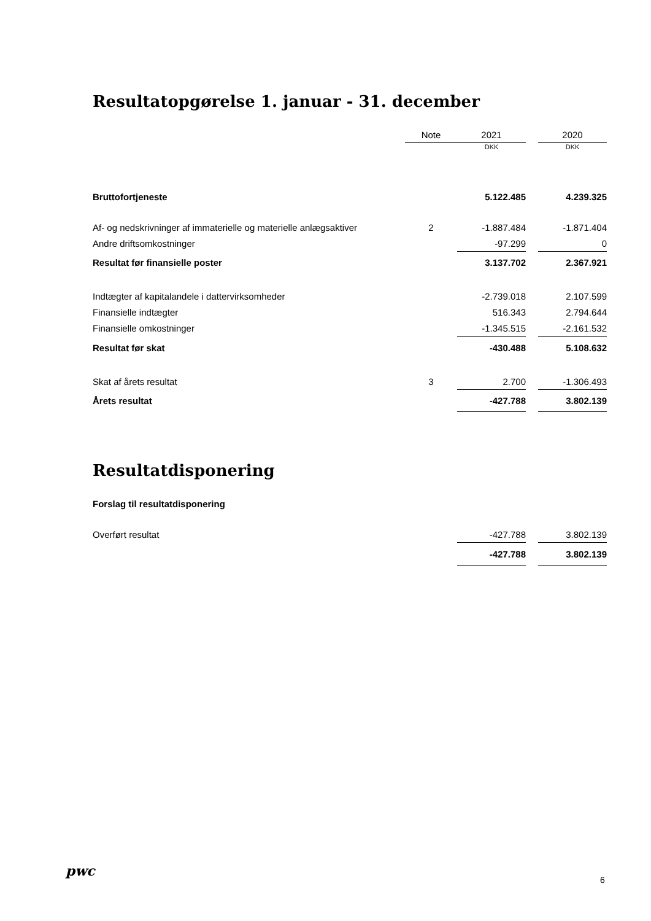Resultatopgørelse 1. januar - 31. december
| | Note | 2021 | | 2020 |
| --- | --- | --- | --- | --- |
| | | DKK | | DKK |
| Bruttofortjeneste | | 5.122.485 | | 4.239.325 |
| Af- og nedskrivninger af immaterielle og materielle anlægsaktiver | 2 | -1.887.484 | | -1.871.404 |
| Andre driftsomkostninger | | -97.299 | | 0 |
| Resultat før finansielle poster | | 3.137.702 | | 2.367.921 |
| Indtægter af kapitalandele i dattervirksomheder | | -2.739.018 | | 2.107.599 |
| Finansielle indtægter | | 516.343 | | 2.794.644 |
| Finansielle omkostninger | | -1.345.515 | | -2.161.532 |
| Resultat før skat | | -430.488 | | 5.108.632 |
| Skat af årets resultat | 3 | 2.700 | | -1.306.493 |
| Årets resultat | | -427.788 | | 3.802.139 |
Resultatdisponering
| Forslag til resultatdisponering | | | | |
| Overført resultat | | -427.788 | | 3.802.139 |
| | | -427.788 | | 3.802.139 |
pwc
6